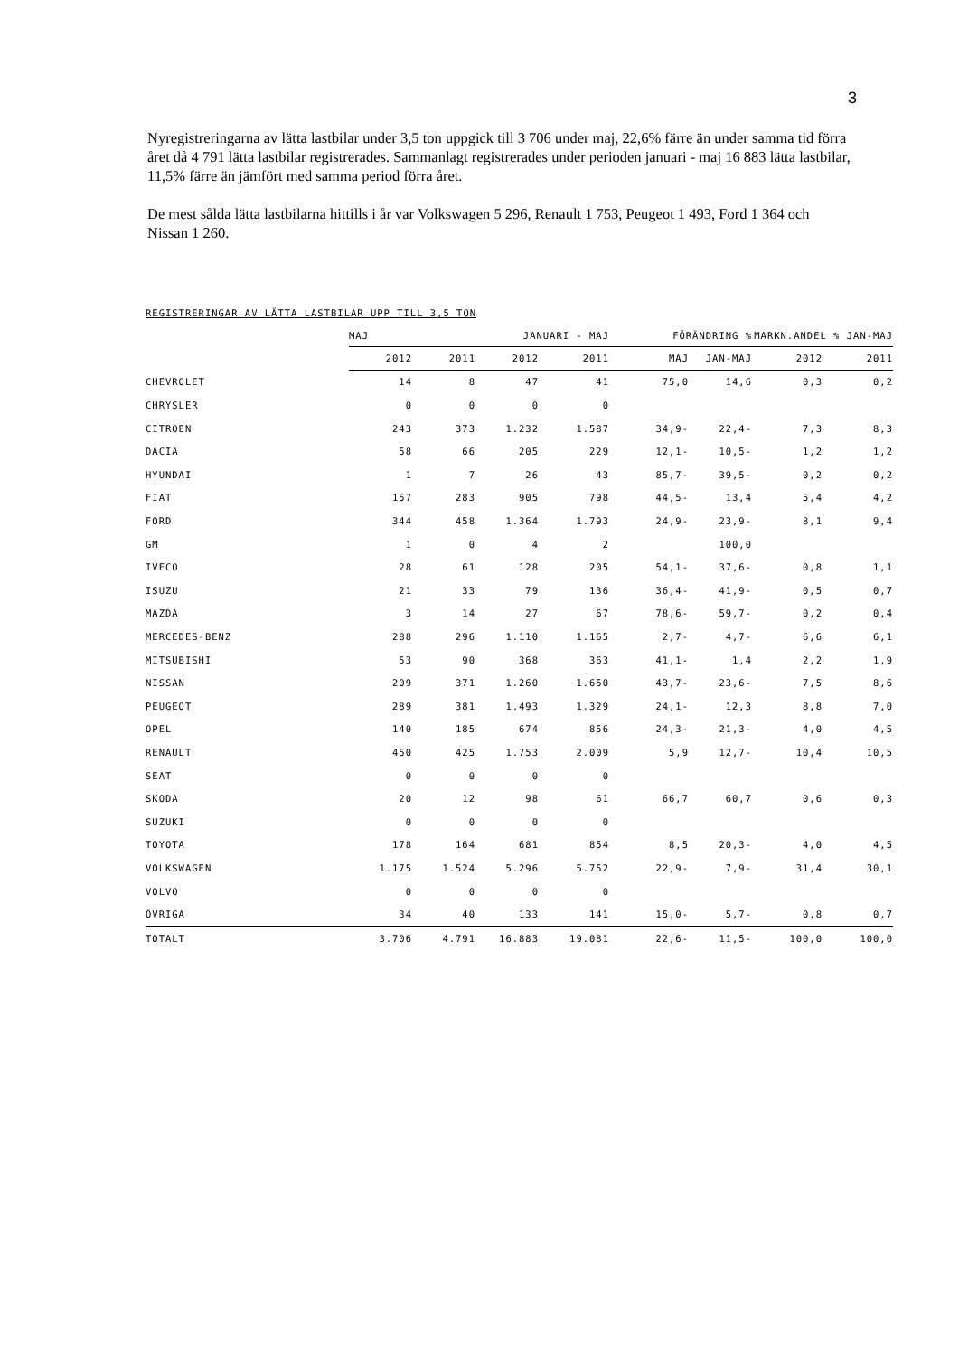3
Nyregistreringarna av lätta lastbilar under 3,5 ton uppgick till 3 706 under maj, 22,6% färre än under samma tid förra året då 4 791 lätta lastbilar registrerades. Sammanlagt registrerades under perioden januari - maj 16 883 lätta lastbilar, 11,5% färre än jämfört med samma period förra året.
De mest sålda lätta lastbilarna hittills i år var Volkswagen 5 296, Renault 1 753, Peugeot 1 493, Ford 1 364 och Nissan 1 260.
REGISTRERINGAR AV LÄTTA LASTBILAR UPP TILL 3,5 TON
| | MAJ | | JANUARI - MAJ | | FÖRÄNDRING % | | MARKN.ANDEL % JAN-MAJ | |
| | 2012 | 2011 | 2012 | 2011 | MAJ | JAN-MAJ | 2012 | 2011 |
| CHEVROLET | 14 | 8 | 47 | 41 | 75,0 | 14,6 | 0,3 | 0,2 |
| CHRYSLER | 0 | 0 | 0 | 0 | | | | |
| CITROEN | 243 | 373 | 1.232 | 1.587 | 34,9- | 22,4- | 7,3 | 8,3 |
| DACIA | 58 | 66 | 205 | 229 | 12,1- | 10,5- | 1,2 | 1,2 |
| HYUNDAI | 1 | 7 | 26 | 43 | 85,7- | 39,5- | 0,2 | 0,2 |
| FIAT | 157 | 283 | 905 | 798 | 44,5- | 13,4 | 5,4 | 4,2 |
| FORD | 344 | 458 | 1.364 | 1.793 | 24,9- | 23,9- | 8,1 | 9,4 |
| GM | 1 | 0 | 4 | 2 | | 100,0 | | |
| IVECO | 28 | 61 | 128 | 205 | 54,1- | 37,6- | 0,8 | 1,1 |
| ISUZU | 21 | 33 | 79 | 136 | 36,4- | 41,9- | 0,5 | 0,7 |
| MAZDA | 3 | 14 | 27 | 67 | 78,6- | 59,7- | 0,2 | 0,4 |
| MERCEDES-BENZ | 288 | 296 | 1.110 | 1.165 | 2,7- | 4,7- | 6,6 | 6,1 |
| MITSUBISHI | 53 | 90 | 368 | 363 | 41,1- | 1,4 | 2,2 | 1,9 |
| NISSAN | 209 | 371 | 1.260 | 1.650 | 43,7- | 23,6- | 7,5 | 8,6 |
| PEUGEOT | 289 | 381 | 1.493 | 1.329 | 24,1- | 12,3 | 8,8 | 7,0 |
| OPEL | 140 | 185 | 674 | 856 | 24,3- | 21,3- | 4,0 | 4,5 |
| RENAULT | 450 | 425 | 1.753 | 2.009 | 5,9 | 12,7- | 10,4 | 10,5 |
| SEAT | 0 | 0 | 0 | 0 | | | | |
| SKODA | 20 | 12 | 98 | 61 | 66,7 | 60,7 | 0,6 | 0,3 |
| SUZUKI | 0 | 0 | 0 | 0 | | | | |
| TOYOTA | 178 | 164 | 681 | 854 | 8,5 | 20,3- | 4,0 | 4,5 |
| VOLKSWAGEN | 1.175 | 1.524 | 5.296 | 5.752 | 22,9- | 7,9- | 31,4 | 30,1 |
| VOLVO | 0 | 0 | 0 | 0 | | | | |
| ÖVRIGA | 34 | 40 | 133 | 141 | 15,0- | 5,7- | 0,8 | 0,7 |
| TOTALT | 3.706 | 4.791 | 16.883 | 19.081 | 22,6- | 11,5- | 100,0 | 100,0 |